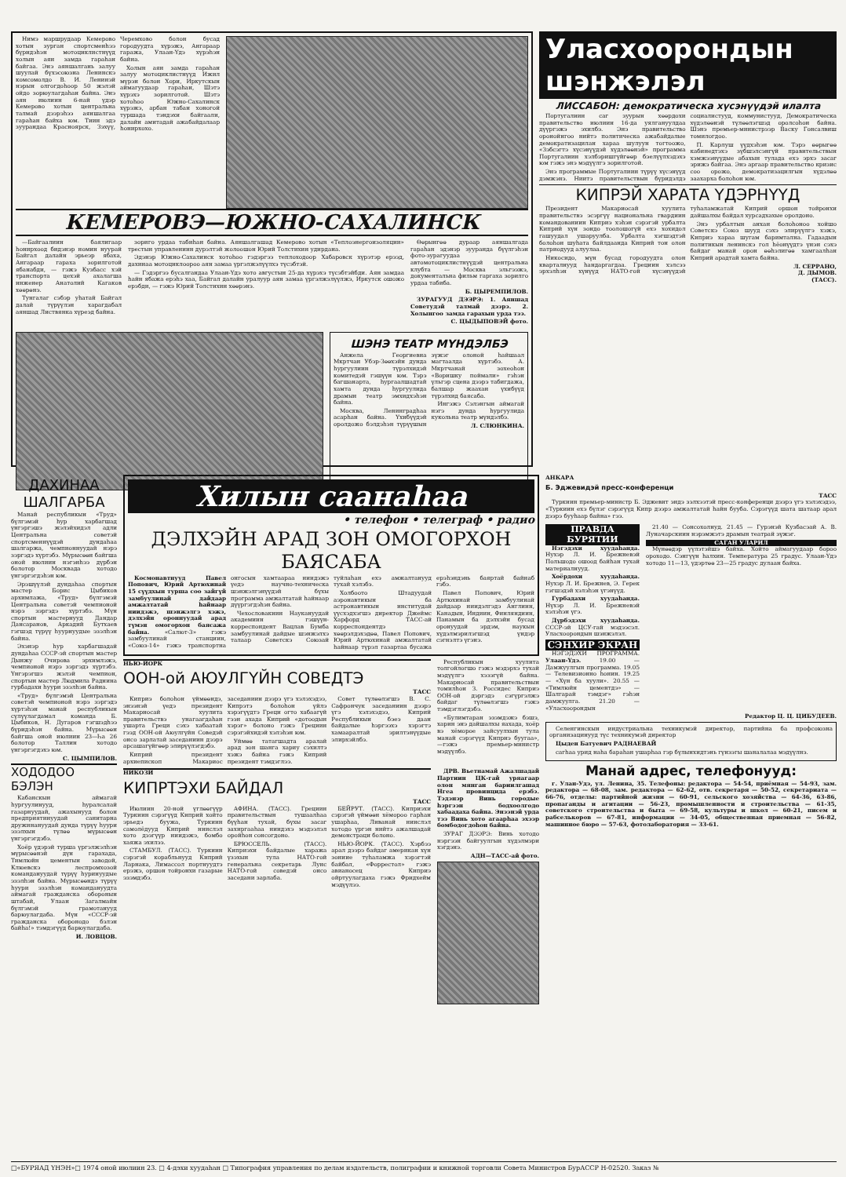Нимэ маршрудаар Кемерово хотын зурган спортсменһээ бүридэһэн мотоциклистнүүд холын аян замда гараһан байгаа. Энэ аяншалгань залуу шуулай бүхэсоюзна Ленинскэ комсомолдо В. И. Ленинэй нэрын олгогдоһоор 50 жэлэй ойдо зорюулагдаһан байна. Энэ аян июлиин 6-най үдэр Кемерово хотын центральна талмай дээрэһээ аяншалгаа гараһан байха юм. Тиин эдэ зуурандаа Красноярск, Зэхүү, Черемхово болон бусад городуудта хүрэжэ, Ангараар гаража, Улаан-Үдэ хүрэһэн байна.
Холын аян замда гараһан залуу мотоциклистнүүд Ижил мүрэн болон Хори, Иркутскын аймагуудаар гараһан, Шэтэ хүрэхэ зорилготой. Шэтэ хотоһоо Южно-Сахалинск хүрэжэ, арбан табан хоногой туршада тэндэхи байгаали, далайн амитадай ажабайдалаар һонирхохо.
КЕМЕРОВЭ—ЮЖНО-САХАЛИНСК
—Байгаалиин баялигаар һонирхоод бидэнэр номин нуурай Байгал далайн эрьеэр ябаха, Ангараар гараха зорилготой ябанабди, — гэжэ Кузбасс хэй транспорта цехэй ахалагша инженер Анатолий Кагаков хөөрөнэ.
Тунгалаг сэбэр уһатай Байгал далай түрүүлэн харагдабал аяншад Листвянка хүреэд байна.
зориго урдаа табиһан байна. Аяншалгашад Кемерово хотын «Теплоэнергоизоляции» трестын управлениин дурэлтэй жолоошон Юрий Толстихин удирдана.
Эдэнэр Южно-Сахалинск хотоһоо гэдэргээ теплоходоор Хабаровск хүрэтэр ерээд, дахинаа мотоциклоороо аян замаа үргэлжэлүүлхэ түсэбтэй.
— Гэдэргээ бусалгандаа Улаан-Үдэ хото августын 25-да хүрэхэ түсэбтэйбди. Аян замдаа һайн ябажа ерэһэ хаа, Байгал далайн уралуур аян замаа үргэлжэлүүлжэ, Иркутск ошожо ерэбди, — гэжэ Юрий Толстихин хөөрэнэ.
Өөрынгөө дураар аяншалгада гараһан эдэнэр зууранда бүүлгэһэн фото-зурагуудаа автомотоциклистнүүдэй центральна клубта — Москва эльгээжэ, документальна фильм гаргаха зорилго урдаа табиба.
Б. ЦЫРЕМПИЛОВ.
ЗУРАГУУД ДЭЭРЭ: 1. Аяншад Советудэй талмай дээрэ. 2. Холынгоо замда гарахын урда тээ.
С. ЦЫДЫПОВЭЙ фото.
ШЭНЭ ТЕАТР МҮНДЭЛБЭ
Анжела Георгиевна Мкртчан Убэр-Зөөхэйн дунда һургуулиин түрэлхидэй комитедэй гэшүүн юм. Тэрэ багшанарта, һургаалшадтай хамта дунда һургуулида драмын театр эмхидхэһэн байна.
Москва, Ленинградһаа асарһан байна. Үхибүүдэй оролдожо бэлдэһэн түрүүшын зүжэг олоной һайшаал магтаалда хүртэбэ. А. Мкртчанай зохеоһон «Воришку поймали» гэһэн үльгэр сцена дээрэ табигдажа, балшар жаахан үхибүүд түрэлхид баясаба.
Ингэжэ Сэлэнгын аймагай нэгэ дунда һургуулида кукольна театр мүндэлбэ.
Л. СЛЮНКИНА.
Уласхоорондын шэнжэлэл
ЛИССАБОН: демократическа хүсэнүүдэй илалта
Португалиин саг зуурын хөөрдохи правительство июлиин 16-да уялгануулдаа дүүргэжэ эхилбэ. Энэ правительство оронойнгоо нийтэ политическа ажабайдалые демократизацилан хараа шулуун тогтоожо, «Зэбсэгтэ хүсэнүүдэй хүдэлөөнэй» программа Португалиин хэлбэришгүйгөөр бэелүүлхэдэхэ юм гэжэ энэ мэдүүлгэ зорилготой.
Энэ программые Португалиин түрүү хүсэнүүд дэмжэнэ. Ниитэ правительствын бүридэлдэ социалистууд, коммунистууд, Демократическа хүдэлөөнэй түлөөлэгшэд оролсоһон байна. Шэнэ премьер-министрээр Васку Гонсалвиш томилогдоо.
П. Карлуш үүдхэһэн юм. Тэрэ өөрыгөө кабинедтэхэ зүбшэлсэнгүй правительствын хэмжээнүүдые абахын тулада ехэ эрхэ засаг эрижэ байгаа. Энэ аргаар правительство кризис соо орожо, демократизацилгын хүдэлөө заахарха болоһон юм.
КИПРЭЙ ХАРАТА ҮДЭРНҮҮД
Президент Макариосай хуулита правительствэ эсэргүү национальна гвардиин командованиин Киприэ хэһэн сэрэгэй урбалта Киприй хүн зондо тоолошогүй ехэ хохидол гашуудал ушаруулба. Урбалта хэгшэдтэй болоһон шуһата байлдаанда Киприй тон олон патриодууд алуулаа.
Никосидо, мүн бусад городуудта олон кварталнууд һандаргагдаа. Грециин хэлсээ эрхэлһэн хүнүүд НАТО-гой хүсэнүүдэй туһаламжатай Киприй оршон тойронхи дайшалхы байдал хурсадхахые оролдоно.
Энэ урбалтын анхан болоһоноо хойшо Советскэ Союз шууд сэхэ элирүүлгэ хэжэ, Киприэ хараа шугам баримтална. Гадаадын политикын ленинскэ гол һёонүүдтэ үнэн сэхэ байдаг манай орон өөһэлигөө хамгаалһан Киприй арадтай хамта байна.
Л. СЕРРАНО,
Д. ДЫМОВ.
(ТАСС).
ДАХИНАА ШАЛГАРБА
Манай республикын «Труд» бүлгэмэй һур харбагшад үнгэргэшэ жэлэйхидэл адли Центральна советэй спортсменнүүдэй дундаһаа шалгаржа, чемпионнуудай нэрэ зэргэдэ хүртэбэ. Мүрысөөн байгша оной июлиин нэгэнһээ дүрбэн болотор Москвада хотодо үнгэргэгдэһэн юм.
Эрэшүүлэй дундаһаа спортын мастер Борис Цыбиков архимлажа, «Труд» бүлгэмэй Центральна советэй чемпионой нэрэ зэргэдэ хүртэбэ. Мүн спортын мастернууд Дандар Дансаранов, Аркадий Бутхаев гэгшэд түрүү һуурнуудые эзэлһэн байна.
Эхэнэр һур харбагшадай дундаһаа СССР-эй спортын мастер Дынжу Очирова эрхимлэжэ, чемпионой нэрэ зэргэдэ хүртэбэ. Үнгэрэгшэ жэлэй чемпион, спортын мастер Людмила Раднина гурбадахи һуури эзэлһэн байна.
«Труд» бүлгэмэй Центральна советэй чемпионой нэрэ зэргэдэ хүртэһэн манай республикын сүлүүлагдамал команда Б. Цыбиков, Н. Дугаров гэгшэдһээ бүридэһэн байна. Мүрысөөн байгша оной июлиин 23—Һа 26 болотор Таллин хотодо үнгэргэгдэхэ юм.
С. ЦЫМПИЛОВ.
ХОДОДОО БЭЛЭН
Кабанскын аймагай һургуулинууд, һуралсалай газарнуудай, ажахынууд болон предприятинуудай санитарна дружинануудай дунда түрүү һуури эзэлхын түлөө мүрысөөн үнгэргэгдэбэ.
Хоёр үдэрэй турша үргэлжэлһэн мүрысөөнэй дүн гарахада, Тимлюйн цементын заводой, Клюевскэ леспромхозой командануудай түрүү һуринуудые эзэлһэн байна. Мүрысөөндэ түрүү һуури эзэлһэн командануудта аймагай гражданска оборонын штабай, Улаан Загалмайн бүлгэмэй грамотанууд барюулагдаба. Мүн «СССР-эй гражданска оборонодо бэлэн байһа!» тэмдэгүүд барюулагдаба.
И. ЛОВЦОВ.
Хилын саанаһаа
• телефон • телеграф • радио
ДЭЛХЭЙН АРАД ЗОН ОМОГОРХОН БАЯСАБА
Космонавтнууд Павел Попович, Юрий Артюхинай 15 сүүдхын турша соо зайгүй замбуулинай дайдаар амжалтатай һайнаар ниидэжэ, шэнжэлгэ хэжэ, дэлхэйн ороннуудай арад түмэн омогорхон баясажа байна. «Салют-3» гэжэ замбуулинай станциин, «Союз-14» гэжэ транспортна онгосын хамтаараа ниидэжэ үедэ научно-техническа шэнжэлгэнүүдэй бүхы программа амжалтатай һайнаар дүүргэгдэһэн байна.
Чехословакиин Наукануудай академиин гэшүүн-корреспондент Вацлав Бумба замбуулинай дайдые шэнжэлхэ талаар Советскэ Союзай туйлаһан ехэ амжалтанууд тухай хэлэбэ.
Холбоото Штадуудай аэронавтикын ба астронавтикын институдай үүсхэдхэгшэ директор Джеймс Харфорд ТАСС-ай корреспондентдэ хөөрэлдэхэдөө, Павел Попович, Юрий Артюхинай амжалтатай һайнаар түрэл газартаа бусажа ерэһэндэнь баяртай байнаб гэбэ.
Павел Попович, Юрий Артюхинай замбуулинай дайдаар ниидэлгэдэ Англиин, Канадын, Индиин, Финляндиин, Панамын ба дэлхэйн бусад оронуудай эрдэм, наукын хүдэлмэрилэгшэд үндэр сэгнэлтэ үгэнэ.
НЬЮ-ЙОРК
ООН-ой АЮУЛГҮЙН СОВЕДТЭ
ТАСС
Киприэ болоһон үймөөндэ, энээнэй үедэ президент Макариосай хуулита правительствэ унагаагдаһан ушарта Греци сэхэ хабаатай гээд ООН-ой Аюулгүйн Соведэй онсо зарлатай заседаниин дээрэ арсашагүйгөөр элирүүлэгдэбэ.
Киприй президент архиепископ Макариос заседаниин дээрэ үгэ хэлэхэдээ, Кипрэтэ болоһон үйлэ хэрэгүүдтэ Греци огто хабаагүй гээн ахада Киприй «дотоодын хэрэг» болоно гэжэ Грециин сэрэгэйхидэй хэлэһэн юм.
Уймөө татагшадта аралай арад зон шанга хариу сэхилтэ хэжэ байна гэжэ Киприй президент тэмдэглээ.
Совет түлөөлэгшэ В. С. Сафрончук заседаниин дээрэ үгэ хэлэхэдээ, Киприй Республикын бэеэ даан байдалые һэргээхэ хэрэгтэ хамааралтай эрилтэнүүдые элирхэйлбэ.
Республикын хуулита толгойлогшо гэжэ мэдэрхэ тухай мэдүүлгэ хэзэгүй байна. Макариосай правительствын томилһон З. Россидес Киприэ ООН-ой дэргэдэ сэгүргэлжэ байдаг түлөөлэгшэ гэжэ тэмдэглэгдэбэ.
«Булимтаран эзэмдэжэ бэшэ, харин энэ дайшалхы яахада, хоёр вэ хёморое зайсуулхын тула манай сэрэгүүд Киприэ буугаа»,—гэжэ премьер-министр мэдүүлбэ.
НИКОЗИ
КИПРТЭХИ БАЙДАЛ
ТАСС
Июлиин 20-ной үглөөгүүр Туркиин сэрэгүүд Киприй хойто эрьедэ буужа, Туркиин самолёдууд Киприй ниислэл хото дээгүүр ниидэжэ, бомбо хаяжа эхилээ.
СТАМБУЛ. (ТАСС). Туркиин сэрэгэй корабльнууд Киприй Ларнака, Лимассол портнуудтэ ерэжэ, оршон тойронхи газарые эзэмдэбэ.
АФИНА. (ТАСС). Грециин правительствын тушаалһаа бүүһан тухай, бүхы засаг захиргааһаа ниидэхэ мэдээлэл оройһон сонсогдоно.
БРЮССЕЛЬ. (ТАСС). Киприэхи байдалые хаража үзэхын тула НАТО-гой генеральна секретарь Лунс НАТО-гой соведэй онсо заседани зарлаба.
БЕЙРУТ. (ТАСС). Киприэхи сэрэгэй үймөөн хёмороо гарһан ушарһаа, Ливанай ниислэл хотодо үргэн нийтэ ажалшадай демонстраци болоно.
НЬЮ-ЙОРК. (ТАСС). Хэрбээ арал дээрэ байдаг американ хүн зониие туһаламжа хэрэгтэй байбал, «Форрестол» гэжэ авианосец Киприэ ойртуулагдаха гэжэ Фридхейм мэдүүлээ.
ДРВ. Вьетнамай Ажалшадай Партиин ЦК-гай уряагаар олон мянган бариилгашад Нгеа провинцида ерэбэ. Тэдэнэр Винь городые һэргээн бодхоолгодо хабаадаха байна. Энээнэй урда тээ Винь хото агаарһаа эхээр бомбодогдоһон байна.
ЗУРАГ ДЭЭРЭ: Винь хотодо нэргээн байгуулгын хүдэлмэри хэгдэнэ.
АДН—ТАСС-ай фото.
АНКАРА
Б. Эджевидэй пресс-конференци
ТАСС
Туркиин премьер-министр Б. Эджевит эндэ зэлхээтэй пресс-конференци дээрэ үгэ хэлэхэдээ, «Туркиин ехэ бүлэг сэрэгүүд Кипр дээрэ амжалтатай һайн бууба. Сэрэгүүд шата шатаар арал дээрэ бууһаар байна» гээ.
ПРАВДА БУРЯТИИ
Нэгэдэхи хуудаһанда. Нухэр Л. И. Брежневэй Польшодо ошоод байһан тухай материалнууд.
Хоёрдохи хуудаһанда. Нухэр Л. И. Брежнев, Э. Герек гэгшэдэй хэлэһэн үгэнүүд.
Гурбадахи хуудаһанда. Нүхэр Л. И. Брежневэй хэлэһэн үгэ.
Дүрбэдэхи хуудаһанда. СССР-эй ЦСУ-гай мэдээсэл. Уласхоорондын шэнжэлэл.
СЭНХИР ЭКРАН
НЭГЭДЭХИ ПРОГРАММА. Улаан-Үдэ. 19.00 — Дамжуулгын программа. 19.05 — Телевизионно һонин. 19.25 — «Хүн ба хуули». 20.55 — «Тимлюйн цементдэ» — Шалгарай тэмдэг» гэһэн дамжуулга. 21.20 — «Уласхоорондын
21.40 — Сонсохолнуд. 21.45 — Гурэнэй Кузбасэай А. В. Луначарскиин нэрэмжэтэ драмын театрай зүжэг.
САГАН УЛАРИЛ
Мүнөөдэр үүлэтэйшэ байха. Хойто аймагуудаар бороо ороходо. Сэнгүүн һалхин. Температура 25 градус. Улаан-Үдэ хотодо 11—13, үдэртөө 23—25 градус дулаан байха.
Редактор Ц. Ц. ЦИБУДЕЕВ.
Селенгинскын индустриальна техникумэй директор, партийна ба профсоюзна организацинууд түс техникумэй директор
Цыден Батуевич РАДНАЕВАЙ
сагһаа урид наһа бараһан ушарһаа гэр бүлынхидтэнь гүнзэгы шаналалаа мэдүүлнэ.
Манай адрес, телефонууд:
г. Улан-Удэ, ул. Ленина, 35. Телефоны: редактора — 54-54, приёмная — 54-93, зам. редактора — 68-08, зам. редактора — 62-62, отв. секретаря — 50-52, секретариата — 66-76, отделы: партийной жизни — 60-91, сельского хозяйства — 64-36, 63-86, пропаганды и агитации — 56-23, промышленности и строительства — 61-35, советского строительства и быта — 69-58, культуры и школ — 60-21, писем и рабселькоров — 67-81, информации — 34-05, общественная приемная — 56-82, машинное бюро — 57-63, фотолаборатория — 33-61.
□«БУРЯАД ҮНЭН»□ 1974 оной июлиин 23. □ 4-дэхи хуудаһан □ Типография управления по делам издательств, полиграфии и книжной торговли Совета Министров БурАССР Н-02520. Заказ №